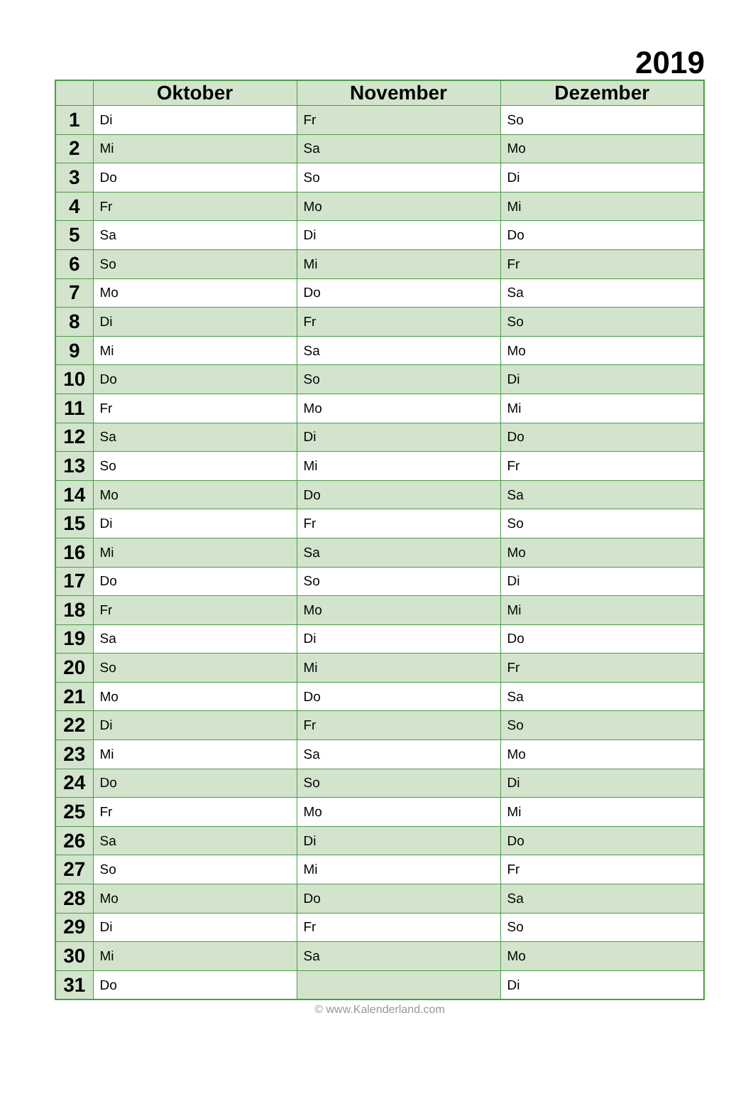2019
| | Oktober | November | Dezember |
| --- | --- | --- | --- |
| 1 | Di | Fr | So |
| 2 | Mi | Sa | Mo |
| 3 | Do | So | Di |
| 4 | Fr | Mo | Mi |
| 5 | Sa | Di | Do |
| 6 | So | Mi | Fr |
| 7 | Mo | Do | Sa |
| 8 | Di | Fr | So |
| 9 | Mi | Sa | Mo |
| 10 | Do | So | Di |
| 11 | Fr | Mo | Mi |
| 12 | Sa | Di | Do |
| 13 | So | Mi | Fr |
| 14 | Mo | Do | Sa |
| 15 | Di | Fr | So |
| 16 | Mi | Sa | Mo |
| 17 | Do | So | Di |
| 18 | Fr | Mo | Mi |
| 19 | Sa | Di | Do |
| 20 | So | Mi | Fr |
| 21 | Mo | Do | Sa |
| 22 | Di | Fr | So |
| 23 | Mi | Sa | Mo |
| 24 | Do | So | Di |
| 25 | Fr | Mo | Mi |
| 26 | Sa | Di | Do |
| 27 | So | Mi | Fr |
| 28 | Mo | Do | Sa |
| 29 | Di | Fr | So |
| 30 | Mi | Sa | Mo |
| 31 | Do | | Di |
© www.Kalenderland.com